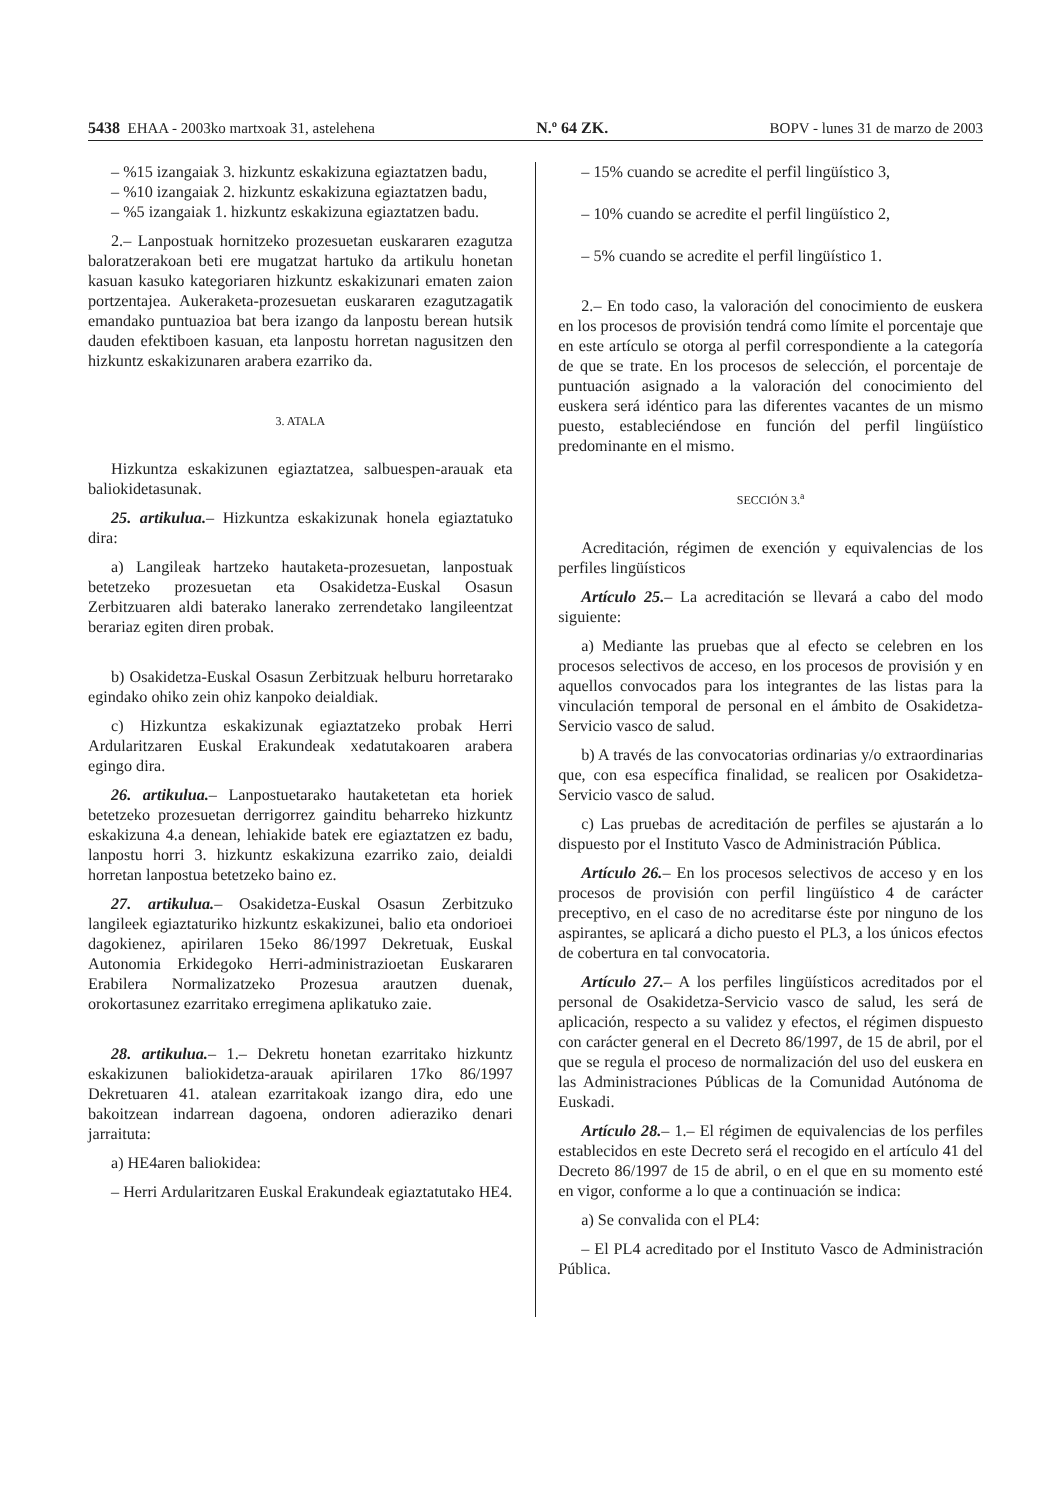5438 EHAA - 2003ko martxoak 31, astelehena N.º 64 ZK. BOPV - lunes 31 de marzo de 2003
– %15 izangaiak 3. hizkuntz eskakizuna egiaztatzen badu,
– %10 izangaiak 2. hizkuntz eskakizuna egiaztatzen badu,
– %5 izangaiak 1. hizkuntz eskakizuna egiaztatzen badu.
2.– Lanpostuak hornitzeko prozesuetan euskararen ezagutza baloratzerakoan beti ere mugatzat hartuko da artikulu honetan kasuan kasuko kategoriaren hizkuntz eskakizunari ematen zaion portzentajea. Aukeraketa-prozesuetan euskararen ezagutzagatik emandako puntuazioa bat bera izango da lanpostu berean hutsik dauden efektiboen kasuan, eta lanpostu horretan nagusitzen den hizkuntz eskakizunaren arabera ezarriko da.
3. ATALA
Hizkuntza eskakizunen egiaztatzea, salbuespen-arauak eta baliokidetasunak.
25. artikulua.– Hizkuntza eskakizunak honela egiaztatuko dira:
a) Langileak hartzeko hautaketa-prozesuetan, lanpostuak betetzeko prozesuetan eta Osakidetza-Euskal Osasun Zerbitzuaren aldi baterako lanerako zerrendetako langileentzat berariaz egiten diren probak.
b) Osakidetza-Euskal Osasun Zerbitzuak helburu horretarako egindako ohiko zein ohiz kanpoko deialdiak.
c) Hizkuntza eskakizunak egiaztatzeko probak Herri Ardularitzaren Euskal Erakundeak xedatutakoaren arabera egingo dira.
26. artikulua.– Lanpostuetarako hautaketetan eta horiek betetzeko prozesuetan derrigorrez gainditu beharreko hizkuntz eskakizuna 4.a denean, lehiakide batek ere egiaztatzen ez badu, lanpostu horri 3. hizkuntz eskakizuna ezarriko zaio, deialdi horretan lanpostua betetzeko baino ez.
27. artikulua.– Osakidetza-Euskal Osasun Zerbitzuko langileek egiaztaturiko hizkuntz eskakizunei, balio eta ondorioei dagokienez, apirilaren 15eko 86/1997 Dekretuak, Euskal Autonomia Erkidegoko Herri-administrazioetan Euskararen Erabilera Normalizatzeko Prozesua arautzen duenak, orokortasunez ezarritako erregimena aplikatuko zaie.
28. artikulua.– 1.– Dekretu honetan ezarritako hizkuntz eskakizunen baliokidetza-arauak apirilaren 17ko 86/1997 Dekretuaren 41. atalean ezarritakoak izango dira, edo une bakoitzean indarrean dagoena, ondoren adieraziko denari jarraituta:
a) HE4aren baliokidea:
– Herri Ardularitzaren Euskal Erakundeak egiaztatutako HE4.
– 15% cuando se acredite el perfil lingüístico 3,
– 10% cuando se acredite el perfil lingüístico 2,
– 5% cuando se acredite el perfil lingüístico 1.
2.– En todo caso, la valoración del conocimiento de euskera en los procesos de provisión tendrá como límite el porcentaje que en este artículo se otorga al perfil correspondiente a la categoría de que se trate. En los procesos de selección, el porcentaje de puntuación asignado a la valoración del conocimiento del euskera será idéntico para las diferentes vacantes de un mismo puesto, estableciéndose en función del perfil lingüístico predominante en el mismo.
SECCIÓN 3.<sup>a</sup>
Acreditación, régimen de exención y equivalencias de los perfiles lingüísticos
Artículo 25.– La acreditación se llevará a cabo del modo siguiente:
a) Mediante las pruebas que al efecto se celebren en los procesos selectivos de acceso, en los procesos de provisión y en aquellos convocados para los integrantes de las listas para la vinculación temporal de personal en el ámbito de Osakidetza-Servicio vasco de salud.
b) A través de las convocatorias ordinarias y/o extraordinarias que, con esa específica finalidad, se realicen por Osakidetza-Servicio vasco de salud.
c) Las pruebas de acreditación de perfiles se ajustarán a lo dispuesto por el Instituto Vasco de Administración Pública.
Artículo 26.– En los procesos selectivos de acceso y en los procesos de provisión con perfil lingüístico 4 de carácter preceptivo, en el caso de no acreditarse éste por ninguno de los aspirantes, se aplicará a dicho puesto el PL3, a los únicos efectos de cobertura en tal convocatoria.
Artículo 27.– A los perfiles lingüísticos acreditados por el personal de Osakidetza-Servicio vasco de salud, les será de aplicación, respecto a su validez y efectos, el régimen dispuesto con carácter general en el Decreto 86/1997, de 15 de abril, por el que se regula el proceso de normalización del uso del euskera en las Administraciones Públicas de la Comunidad Autónoma de Euskadi.
Artículo 28.– 1.– El régimen de equivalencias de los perfiles establecidos en este Decreto será el recogido en el artículo 41 del Decreto 86/1997 de 15 de abril, o en el que en su momento esté en vigor, conforme a lo que a continuación se indica:
a) Se convalida con el PL4:
– El PL4 acreditado por el Instituto Vasco de Administración Pública.